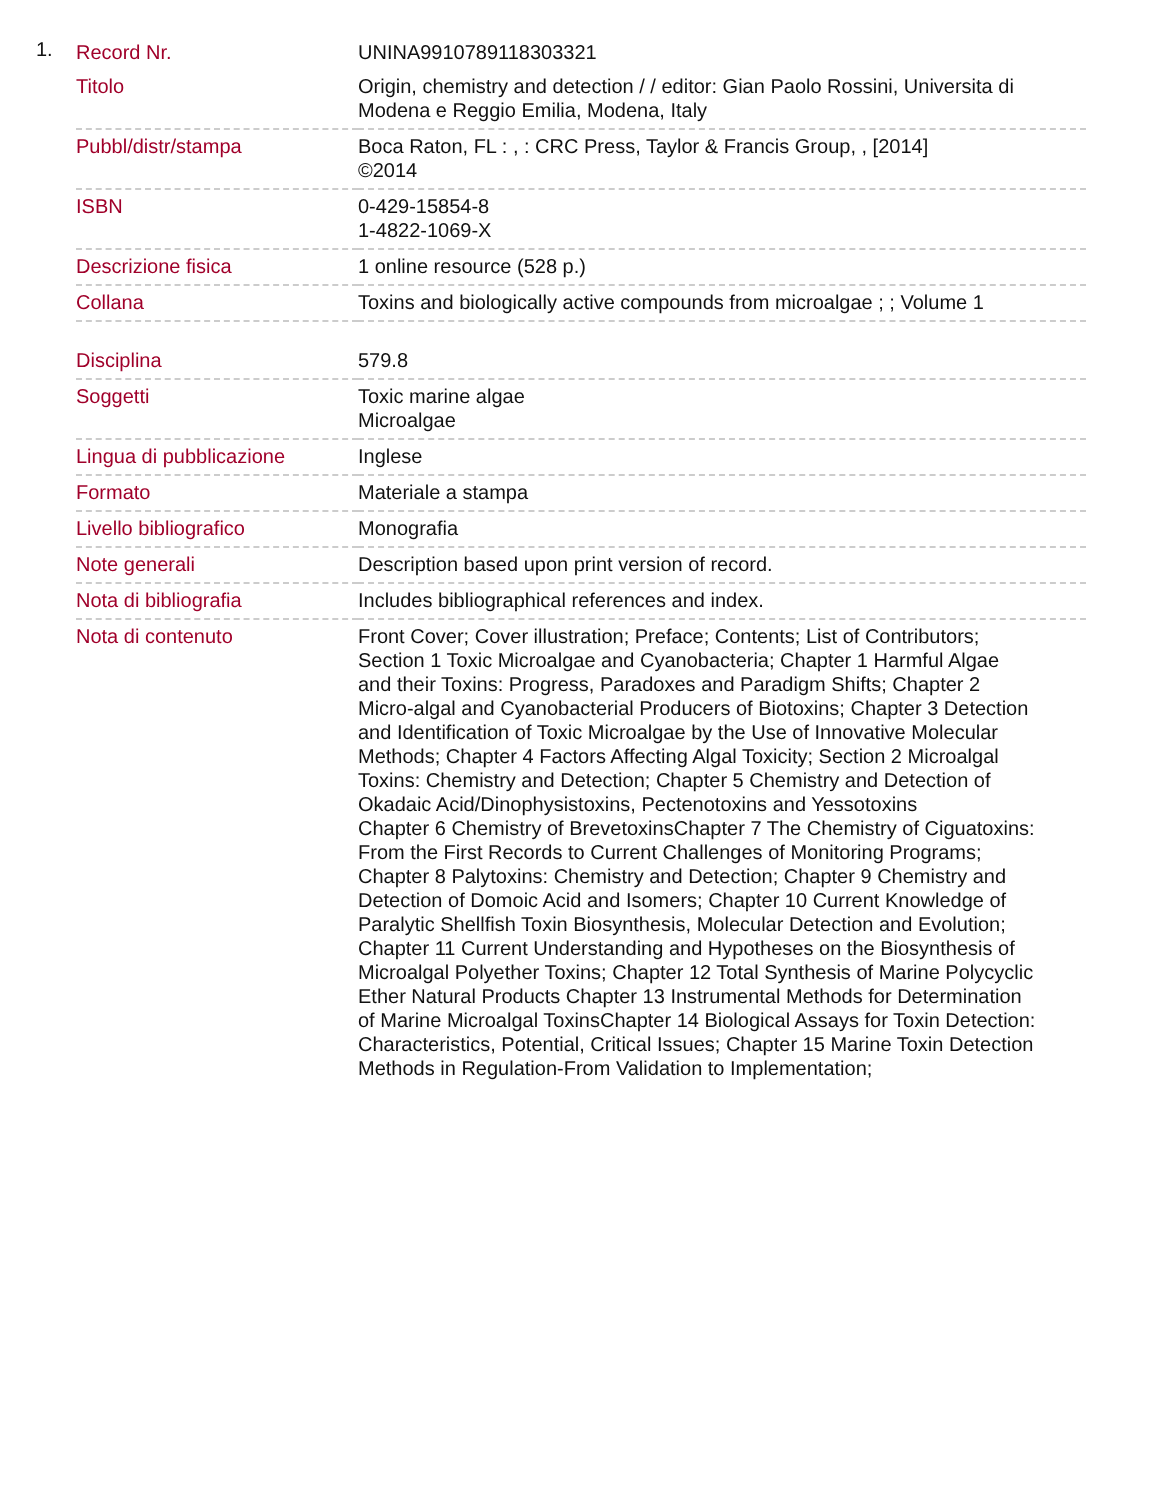1.
| Record Nr. | UNINA9910789118303321 |
| Titolo | Origin, chemistry and detection / / editor: Gian Paolo Rossini, Universita di Modena e Reggio Emilia, Modena, Italy |
| Pubbl/distr/stampa | Boca Raton, FL : , : CRC Press, Taylor & Francis Group, , [2014] ©2014 |
| ISBN | 0-429-15854-8 1-4822-1069-X |
| Descrizione fisica | 1 online resource (528 p.) |
| Collana | Toxins and biologically active compounds from microalgae ; ; Volume 1 |
| Disciplina | 579.8 |
| Soggetti | Toxic marine algae Microalgae |
| Lingua di pubblicazione | Inglese |
| Formato | Materiale a stampa |
| Livello bibliografico | Monografia |
| Note generali | Description based upon print version of record. |
| Nota di bibliografia | Includes bibliographical references and index. |
| Nota di contenuto | Front Cover; Cover illustration; Preface; Contents; List of Contributors; Section 1 Toxic Microalgae and Cyanobacteria; Chapter 1 Harmful Algae and their Toxins: Progress, Paradoxes and Paradigm Shifts; Chapter 2 Micro-algal and Cyanobacterial Producers of Biotoxins; Chapter 3 Detection and Identification of Toxic Microalgae by the Use of Innovative Molecular Methods; Chapter 4 Factors Affecting Algal Toxicity; Section 2 Microalgal Toxins: Chemistry and Detection; Chapter 5 Chemistry and Detection of Okadaic Acid/Dinophysistoxins, Pectenotoxins and Yessotoxins Chapter 6 Chemistry of BrevetoxinsChapter 7 The Chemistry of Ciguatoxins: From the First Records to Current Challenges of Monitoring Programs; Chapter 8 Palytoxins: Chemistry and Detection; Chapter 9 Chemistry and Detection of Domoic Acid and Isomers; Chapter 10 Current Knowledge of Paralytic Shellfish Toxin Biosynthesis, Molecular Detection and Evolution; Chapter 11 Current Understanding and Hypotheses on the Biosynthesis of Microalgal Polyether Toxins; Chapter 12 Total Synthesis of Marine Polycyclic Ether Natural Products Chapter 13 Instrumental Methods for Determination of Marine Microalgal ToxinsChapter 14 Biological Assays for Toxin Detection: Characteristics, Potential, Critical Issues; Chapter 15 Marine Toxin Detection Methods in Regulation-From Validation to Implementation; |